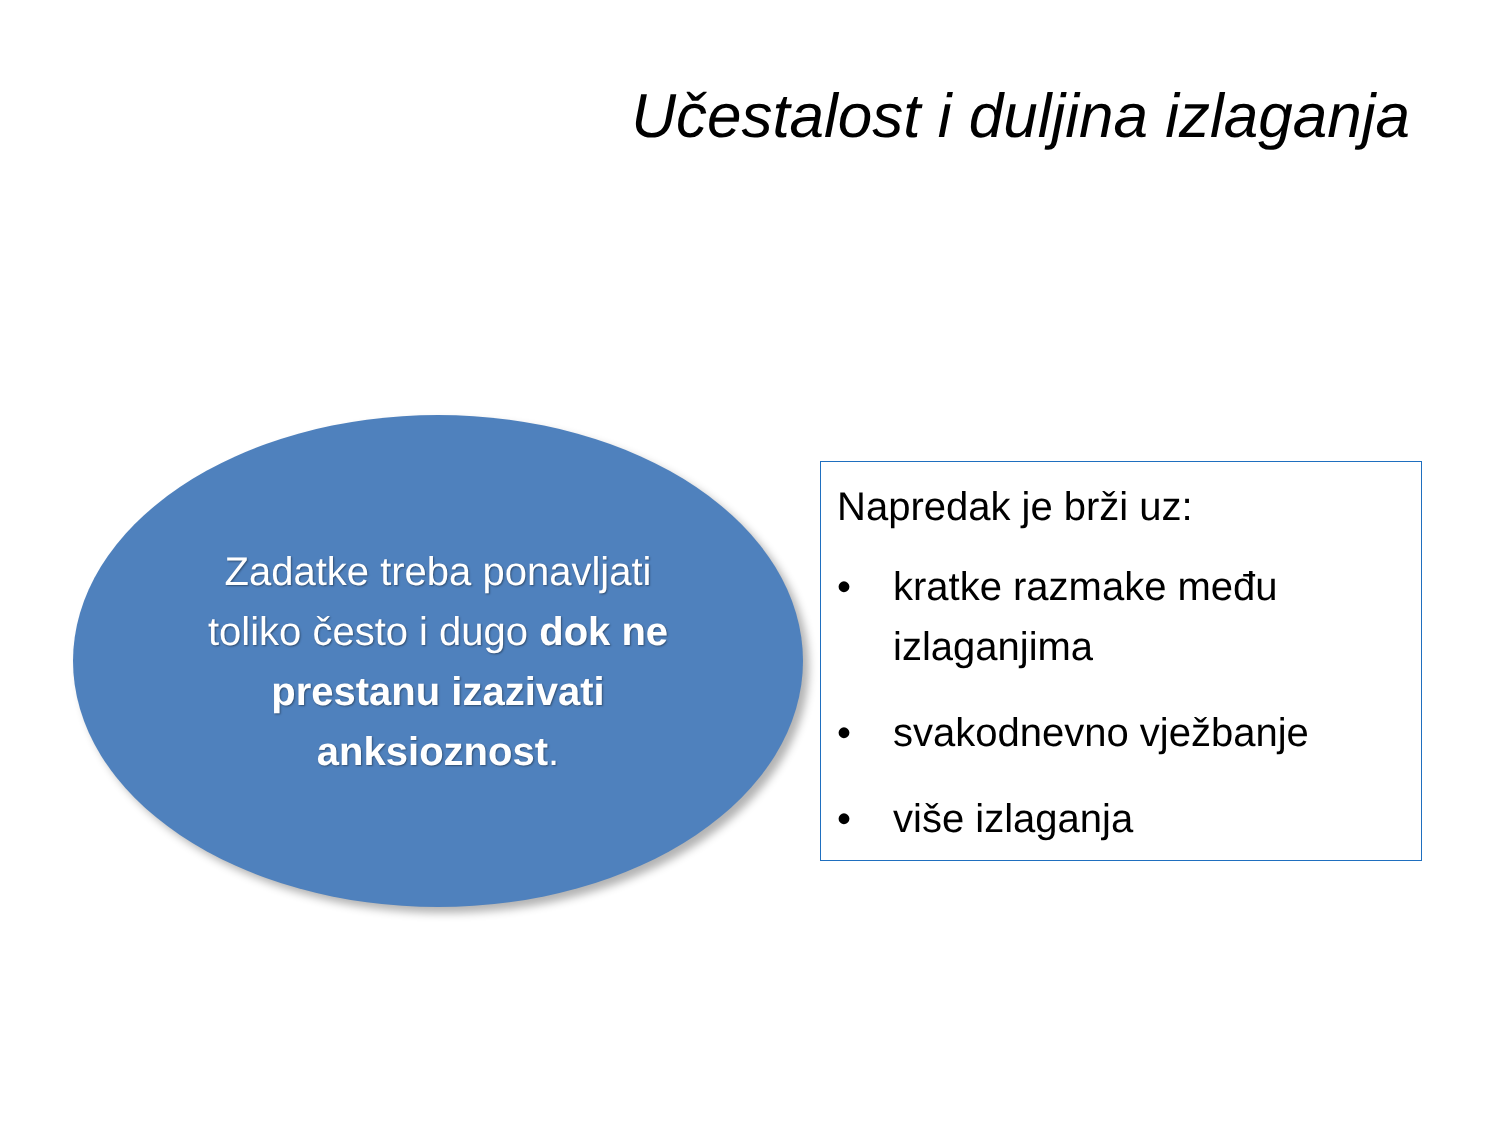Učestalost i duljina izlaganja
Zadatke treba ponavljati toliko često i dugo dok ne prestanu izazivati anksioznost.
Napredak je brži uz:
• kratke razmake među izlaganjima
• svakodnevno vježbanje
• više izlaganja